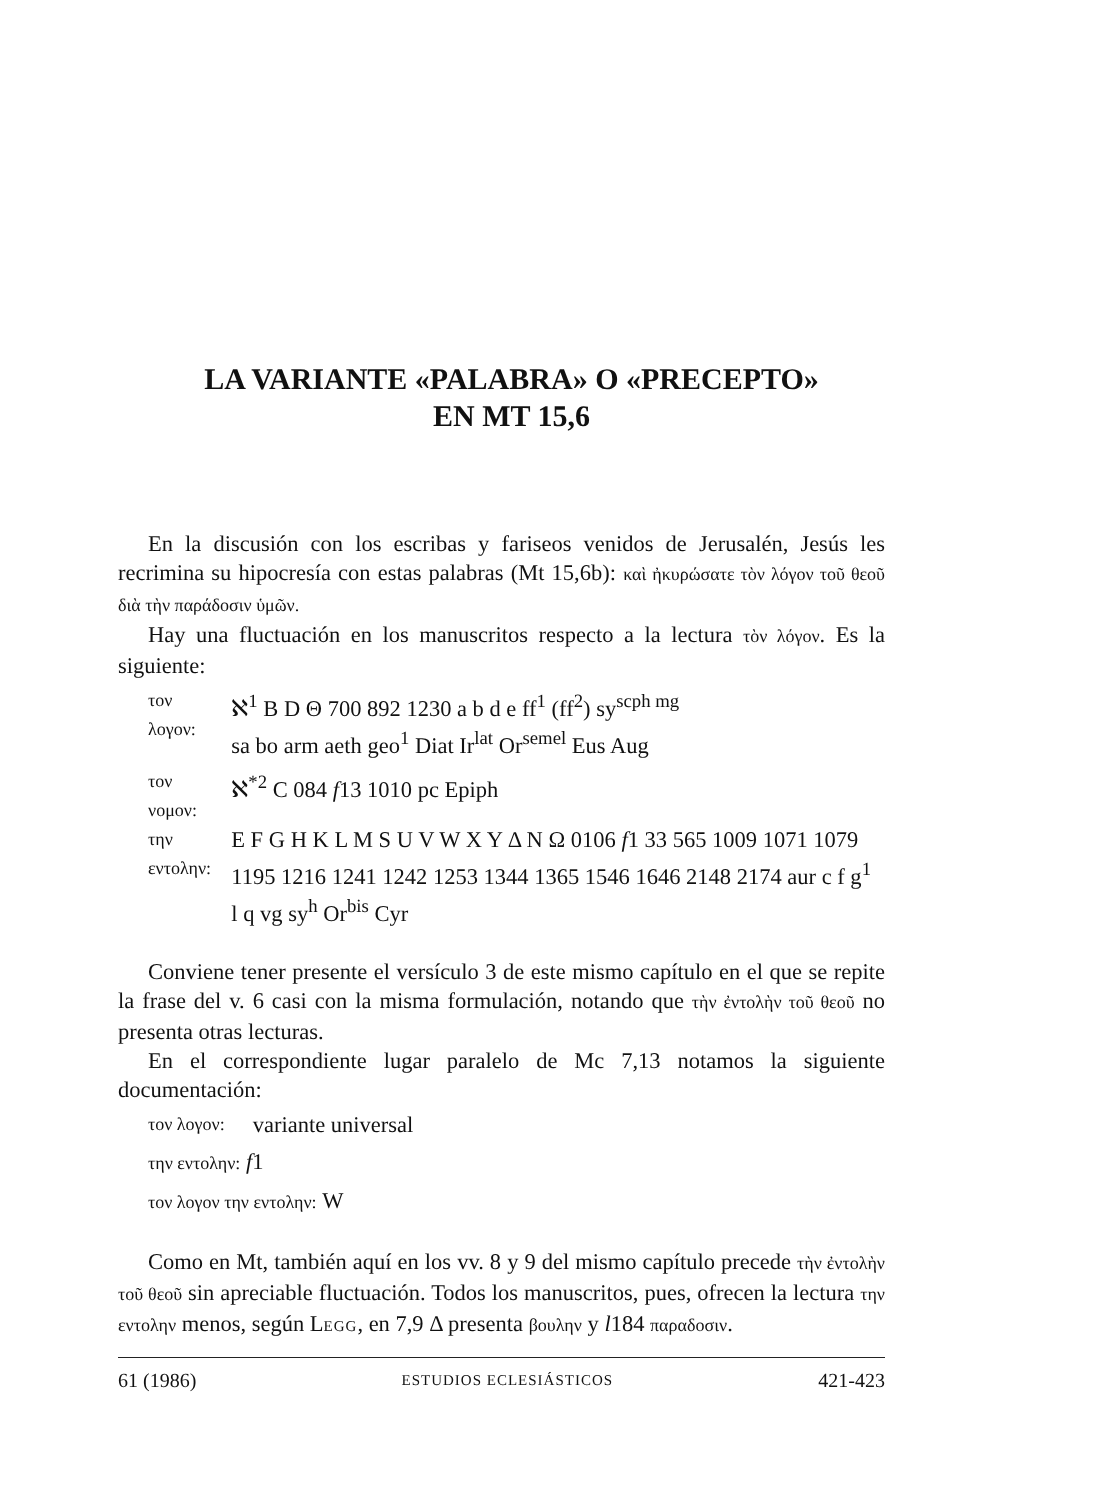LA VARIANTE «PALABRA» O «PRECEPTO»
EN MT 15,6
En la discusión con los escribas y fariseos venidos de Jerusalén, Jesús les recrimina su hipocresía con estas palabras (Mt 15,6b): καὶ ἠκυρώσατε τὸν λόγον τοῦ θεοῦ διὰ τὴν παράδοσιν ὑμῶν.
Hay una fluctuación en los manuscritos respecto a la lectura τὸν λόγον. Es la siguiente:
| τον λογον: | ℵ<sup>1</sup> B D Θ 700 892 1230 a b d e ff<sup>1</sup> (ff<sup>2</sup>) sy<sup>scph mg</sup> sa bo arm aeth geo<sup>1</sup> Diat Ir<sup>lat</sup> Or<sup>semel</sup> Eus Aug |
| τον νομον: | ℵ<sup>*2</sup> C 084 f 13 1010 pc Epiph |
| την εντολην: | E F G H K L M S U V W X Y Δ N Ω 0106 f 1 33 565 1009 1071 1079 1195 1216 1241 1242 1253 1344 1365 1546 1646 2148 2174 aur c f g<sup>1</sup> l q vg sy<sup>h</sup> Or<sup>bis</sup> Cyr |
Conviene tener presente el versículo 3 de este mismo capítulo en el que se repite la frase del v. 6 casi con la misma formulación, notando que τὴν ἐντολὴν τοῦ θεοῦ no presenta otras lecturas.
En el correspondiente lugar paralelo de Mc 7,13 notamos la siguiente documentación:
| τον λογον: | variante universal |
| την εντολην: f 1 | |
| τον λογον την εντολην: W | |
Como en Mt, también aquí en los vv. 8 y 9 del mismo capítulo precede τὴν ἐντολὴν τοῦ θεοῦ sin apreciable fluctuación. Todos los manuscritos, pues, ofrecen la lectura την εντολην menos, según LEGG, en 7,9 Δ presenta βουλην y l184 παραδοσιν.
61 (1986) ESTUDIOS ECLESIÁSTICOS 421-423